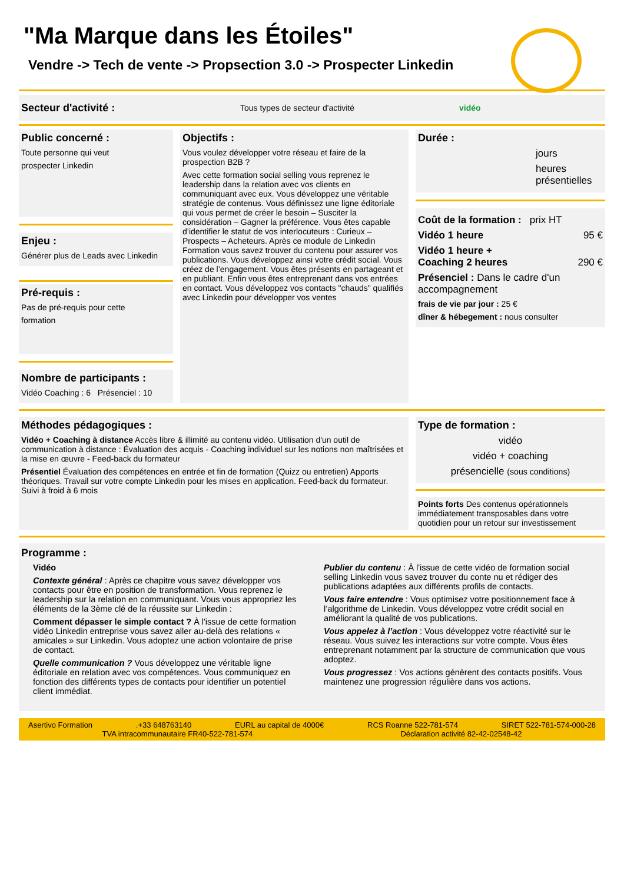"Ma Marque dans les Étoiles"
Vendre -> Tech de vente -> Propsection 3.0 -> Prospecter Linkedin
Secteur d'activité : Tous types de secteur d'activité vidéo
Public concerné :
Toute personne qui veut
prospecter Linkedin
Enjeu :
Générer plus de Leads avec Linkedin
Pré-requis :
Pas de pré-requis pour cette
formation
Nombre de participants :
Vidéo Coaching : 6 Présenciel : 10
Objectifs :
Vous voulez développer votre réseau et faire de la prospection B2B ?
Avec cette formation social selling vous reprenez le leadership dans la relation avec vos clients en communiquant avec eux. Vous développez une véritable stratégie de contenus. Vous définissez une ligne éditoriale qui vous permet de créer le besoin – Susciter la considération – Gagner la préférence. Vous êtes capable d’identifier le statut de vos interlocuteurs : Curieux – Prospects – Acheteurs. Après ce module de Linkedin Formation vous savez trouver du contenu pour assurer vos publications. Vous développez ainsi votre crédit social. Vous créez de l’engagement. Vous êtes présents en partageant et en publiant. Enfin vous êtes entreprenant dans vos entrées en contact. Vous développez vos contacts "chauds" qualifiés avec Linkedin pour développer vos ventes
Durée :
jours
heures présentielles
Coût de la formation : prix HT
Vidéo 1 heure 95 €
Vidéo 1 heure +
Coaching 2 heures 290 €
Présenciel : Dans le cadre d'un accompagnement
frais de vie par jour : 25 €
dîner & hébegement : nous consulter
Méthodes pédagogiques :
Vidéo + Coaching à distance Accès libre & illimité au contenu vidéo. Utilisation d'un outil de communication à distance : Évaluation des acquis - Coaching individuel sur les notions non maîtrisées et la mise en œuvre - Feed-back du formateur
Présentiel Évaluation des compétences en entrée et fin de formation (Quizz ou entretien) Apports théoriques. Travail sur votre compte Linkedin pour les mises en application. Feed-back du formateur. Suivi à froid à 6 mois
Type de formation :
vidéo
vidéo + coaching
présencielle (sous conditions)
Points forts Des contenus opérationnels immédiatement transposables dans votre quotidien pour un retour sur investissement
Programme :
Vidéo
Contexte général : Après ce chapitre vous savez développer vos contacts pour être en position de transformation. Vous reprenez le leadership sur la relation en communiquant. Vous vous appropriez les éléments de la 3ème clé de la réussite sur Linkedin :
Comment dépasser le simple contact ? À l'issue de cette formation vidéo Linkedin entreprise vous savez aller au-delà des relations « amicales » sur Linkedin. Vous adoptez une action volontaire de prise de contact.
Quelle communication ? Vous développez une véritable ligne éditoriale en relation avec vos compétences. Vous communiquez en fonction des différents types de contacts pour identifier un potentiel client immédiat.
Publier du contenu : À l'issue de cette vidéo de formation social selling Linkedin vous savez trouver du conte nu et rédiger des publications adaptées aux différents profils de contacts.
Vous faire entendre : Vous optimisez votre positionnement face à l’algorithme de Linkedin. Vous développez votre crédit social en améliorant la qualité de vos publications.
Vous appelez à l’action : Vous développez votre réactivité sur le réseau. Vous suivez les interactions sur votre compte. Vous êtes entreprenant notamment par la structure de communication que vous adoptez.
Vous progressez : Vos actions génèrent des contacts positifs. Vous maintenez une progression régulière dans vos actions.
Asertivo Formation.+33 648763140 EURL au capital de 4000€ RCS Roanne 522-781-574 SIRET 522-781-574-000-28
TVA intracommunautaire FR40-522-781-574 Déclaration activité 82-42-02548-42